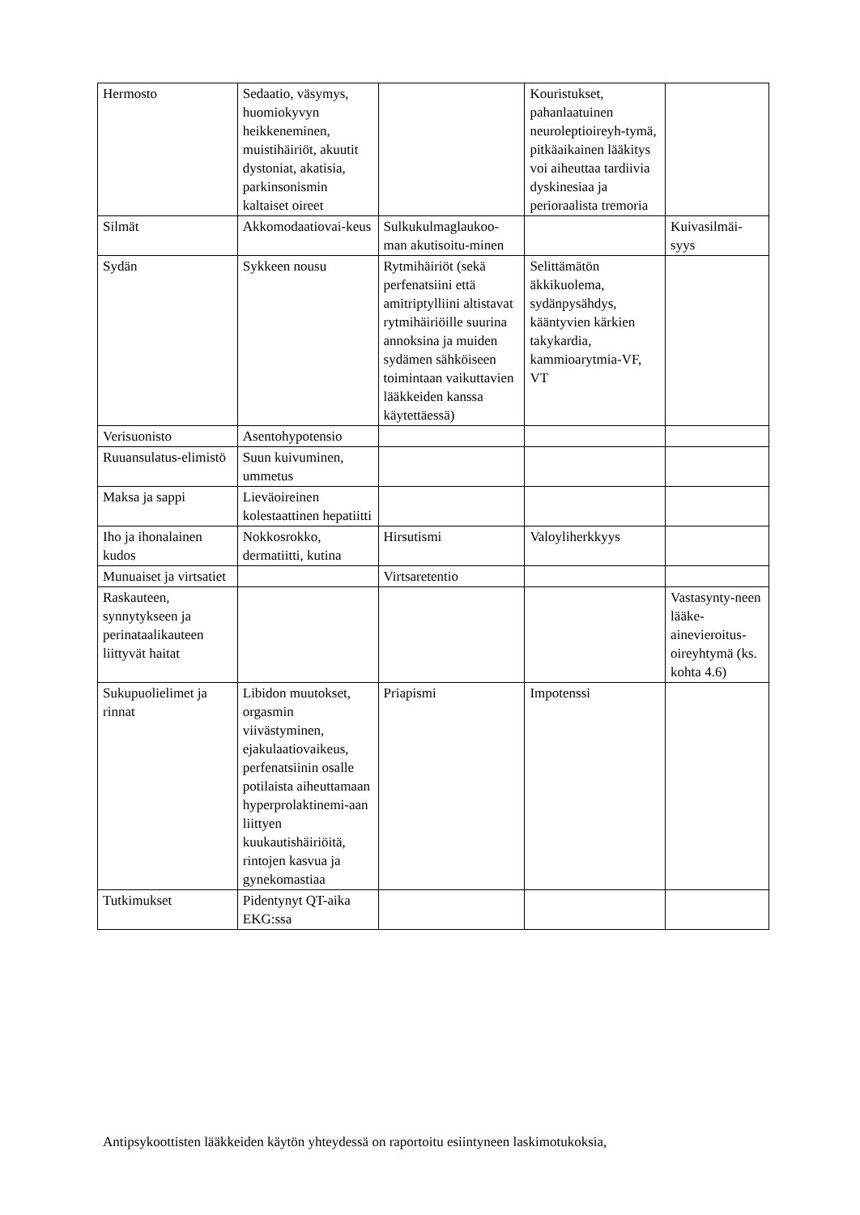| Hermosto | Sedaatio, väsymys, huomiokyvyn heikkeneminen, muistihäiriöt, akuutit dystoniat, akatisia, parkinsonismin kaltaiset oireet | | Kouristukset, pahanlaatuinen neuroleptioireyh-tymä, pitkäaikainen lääkitys voi aiheuttaa tardiivia dyskinesiaa ja perioraalista tremoria | |
| Silmät | Akkomodaatiovai-keus | Sulkukulmaglaukoo-man akutisoitu-minen | | Kuivasilmäi-syys |
| Sydän | Sykkeen nousu | Rytmihäiriöt (sekä perfenatsiini että amitriptylliini altistavat rytmihäiriöille suurina annoksina ja muiden sydämen sähköiseen toimintaan vaikuttavien lääkkeiden kanssa käytettäessä) | Selittämätön äkkikuolema, sydänpysähdys, kääntyvien kärkien takykardia, kammioarytmia-VF, VT | |
| Verisuonisto | Asentohypotensio | | | |
| Ruuansulatus-elimistö | Suun kuivuminen, ummetus | | | |
| Maksa ja sappi | Lieväoireinen kolestaattinen hepatiitti | | | |
| Iho ja ihonalainen kudos | Nokkosrokko, dermatiitti, kutina | Hirsutismi | Valoyliherkkyys | |
| Munuaiset ja virtsatiet | | Virtsaretentio | | |
| Raskauteen, synnytykseen ja perinataalikauteen liittyvät haitat | | | | Vastasynty-neen lääke-ainevieroitus-oireyhtymä (ks. kohta 4.6) |
| Sukupuolielimet ja rinnat | Libidon muutokset, orgasmin viivästyminen, ejakulaatiovaikeus, perfenatsiinin osalle potilaista aiheuttamaan hyperprolaktinemi-aan liittyen kuukautishäiriöitä, rintojen kasvua ja gynekomastiaa | Priapismi | Impotenssi | |
| Tutkimukset | Pidentynyt QT-aika EKG:ssa | | | |
Antipsykoottisten lääkkeiden käytön yhteydessä on raportoitu esiintyneen laskimotukoksia,